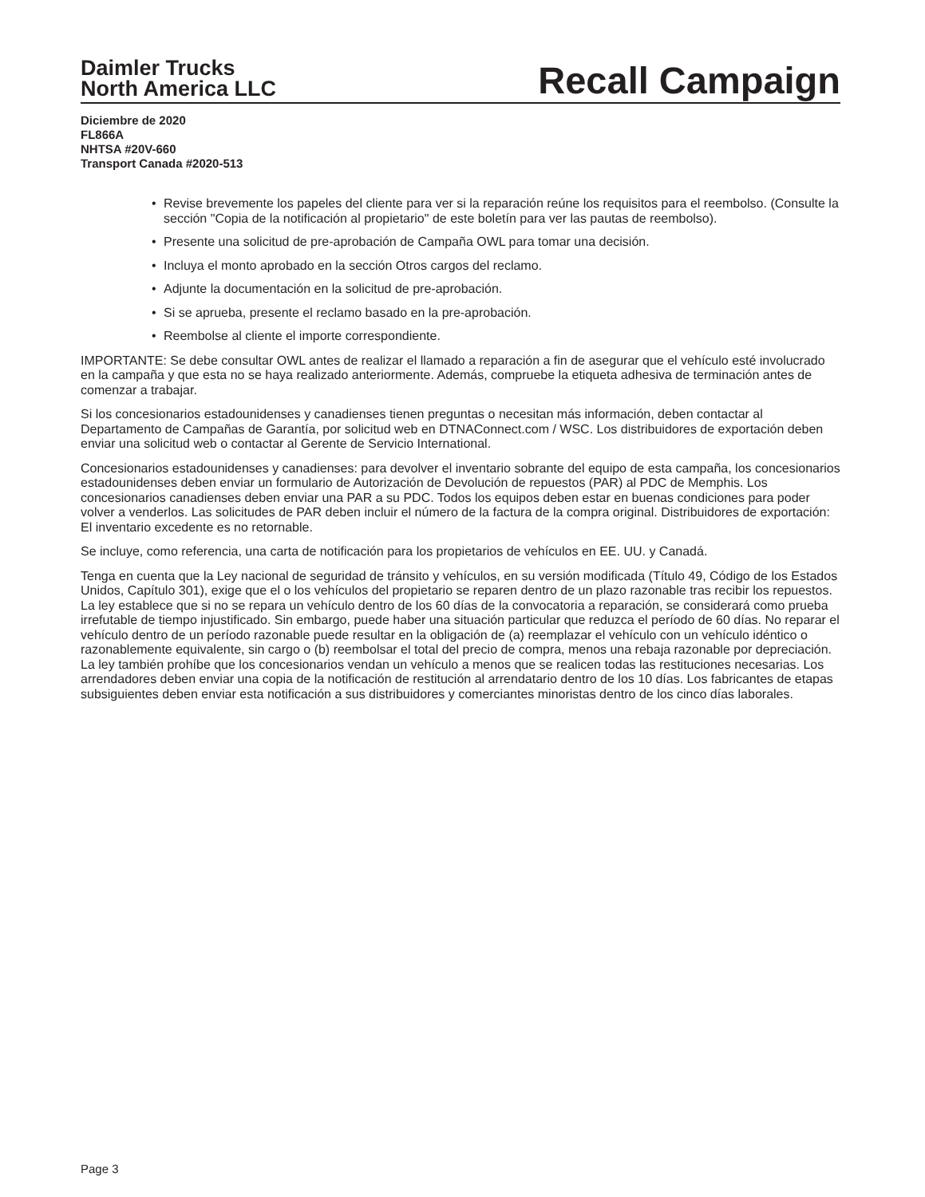Daimler Trucks
North America LLC
Recall Campaign
Diciembre de 2020
FL866A
NHTSA #20V-660
Transport Canada #2020-513
• Revise brevemente los papeles del cliente para ver si la reparación reúne los requisitos para el reembolso. (Consulte la sección "Copia de la notificación al propietario" de este boletín para ver las pautas de reembolso).
• Presente una solicitud de pre-aprobación de Campaña OWL para tomar una decisión.
• Incluya el monto aprobado en la sección Otros cargos del reclamo.
• Adjunte la documentación en la solicitud de pre-aprobación.
• Si se aprueba, presente el reclamo basado en la pre-aprobación.
• Reembolse al cliente el importe correspondiente.
IMPORTANTE: Se debe consultar OWL antes de realizar el llamado a reparación a fin de asegurar que el vehículo esté involucrado en la campaña y que esta no se haya realizado anteriormente. Además, compruebe la etiqueta adhesiva de terminación antes de comenzar a trabajar.
Si los concesionarios estadounidenses y canadienses tienen preguntas o necesitan más información, deben contactar al Departamento de Campañas de Garantía, por solicitud web en DTNAConnect.com / WSC. Los distribuidores de exportación deben enviar una solicitud web o contactar al Gerente de Servicio International.
Concesionarios estadounidenses y canadienses: para devolver el inventario sobrante del equipo de esta campaña, los concesionarios estadounidenses deben enviar un formulario de Autorización de Devolución de repuestos (PAR) al PDC de Memphis. Los concesionarios canadienses deben enviar una PAR a su PDC. Todos los equipos deben estar en buenas condiciones para poder volver a venderlos. Las solicitudes de PAR deben incluir el número de la factura de la compra original. Distribuidores de exportación: El inventario excedente es no retornable.
Se incluye, como referencia, una carta de notificación para los propietarios de vehículos en EE. UU. y Canadá.
Tenga en cuenta que la Ley nacional de seguridad de tránsito y vehículos, en su versión modificada (Título 49, Código de los Estados Unidos, Capítulo 301), exige que el o los vehículos del propietario se reparen dentro de un plazo razonable tras recibir los repuestos. La ley establece que si no se repara un vehículo dentro de los 60 días de la convocatoria a reparación, se considerará como prueba irrefutable de tiempo injustificado. Sin embargo, puede haber una situación particular que reduzca el período de 60 días. No reparar el vehículo dentro de un período razonable puede resultar en la obligación de (a) reemplazar el vehículo con un vehículo idéntico o razonablemente equivalente, sin cargo o (b) reembolsar el total del precio de compra, menos una rebaja razonable por depreciación. La ley también prohíbe que los concesionarios vendan un vehículo a menos que se realicen todas las restituciones necesarias. Los arrendadores deben enviar una copia de la notificación de restitución al arrendatario dentro de los 10 días. Los fabricantes de etapas subsiguientes deben enviar esta notificación a sus distribuidores y comerciantes minoristas dentro de los cinco días laborales.
Page 3